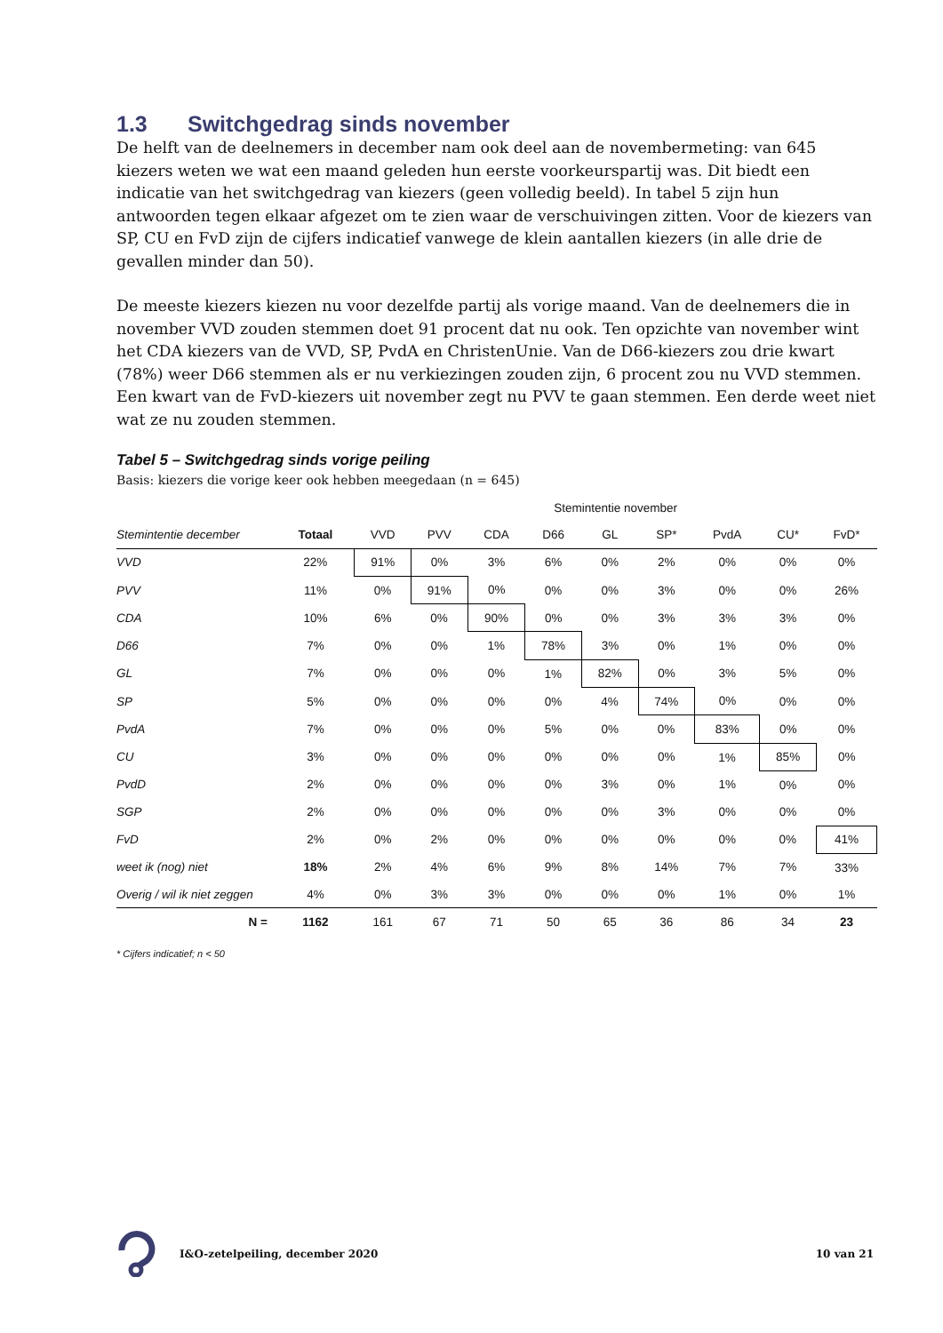1.3 Switchgedrag sinds november
De helft van de deelnemers in december nam ook deel aan de novembermeting: van 645 kiezers weten we wat een maand geleden hun eerste voorkeurspartij was. Dit biedt een indicatie van het switchgedrag van kiezers (geen volledig beeld). In tabel 5 zijn hun antwoorden tegen elkaar afgezet om te zien waar de verschuivingen zitten. Voor de kiezers van SP, CU en FvD zijn de cijfers indicatief vanwege de klein aantallen kiezers (in alle drie de gevallen minder dan 50).
De meeste kiezers kiezen nu voor dezelfde partij als vorige maand. Van de deelnemers die in november VVD zouden stemmen doet 91 procent dat nu ook. Ten opzichte van november wint het CDA kiezers van de VVD, SP, PvdA en ChristenUnie. Van de D66-kiezers zou drie kwart (78%) weer D66 stemmen als er nu verkiezingen zouden zijn, 6 procent zou nu VVD stemmen.
Een kwart van de FvD-kiezers uit november zegt nu PVV te gaan stemmen. Een derde weet niet wat ze nu zouden stemmen.
Tabel 5 – Switchgedrag sinds vorige peiling
Basis: kiezers die vorige keer ook hebben meegedaan (n = 645)
| | | Stemintentie november | | | | | | | | |
| --- | --- | --- | --- | --- | --- | --- | --- | --- | --- | --- |
| Stemintentie december | Totaal | VVD | PVV | CDA | D66 | GL | SP* | PvdA | CU* | FvD* |
| VVD | 22% | 91% | 0% | 3% | 6% | 0% | 2% | 0% | 0% | 0% |
| PVV | 11% | 0% | 91% | 0% | 0% | 0% | 3% | 0% | 0% | 26% |
| CDA | 10% | 6% | 0% | 90% | 0% | 0% | 3% | 3% | 3% | 0% |
| D66 | 7% | 0% | 0% | 1% | 78% | 3% | 0% | 1% | 0% | 0% |
| GL | 7% | 0% | 0% | 0% | 1% | 82% | 0% | 3% | 5% | 0% |
| SP | 5% | 0% | 0% | 0% | 0% | 4% | 74% | 0% | 0% | 0% |
| PvdA | 7% | 0% | 0% | 0% | 5% | 0% | 0% | 83% | 0% | 0% |
| CU | 3% | 0% | 0% | 0% | 0% | 0% | 0% | 1% | 85% | 0% |
| PvdD | 2% | 0% | 0% | 0% | 0% | 3% | 0% | 1% | 0% | 0% |
| SGP | 2% | 0% | 0% | 0% | 0% | 0% | 3% | 0% | 0% | 0% |
| FvD | 2% | 0% | 2% | 0% | 0% | 0% | 0% | 0% | 0% | 41% |
| weet ik (nog) niet | 18% | 2% | 4% | 6% | 9% | 8% | 14% | 7% | 7% | 33% |
| Overig / wil ik niet zeggen | 4% | 0% | 3% | 3% | 0% | 0% | 0% | 1% | 0% | 1% |
| N = | 1162 | 161 | 67 | 71 | 50 | 65 | 36 | 86 | 34 | 23 |
* Cijfers indicatief; n < 50
I&O-zetelpeiling, december 2020 10 van 21